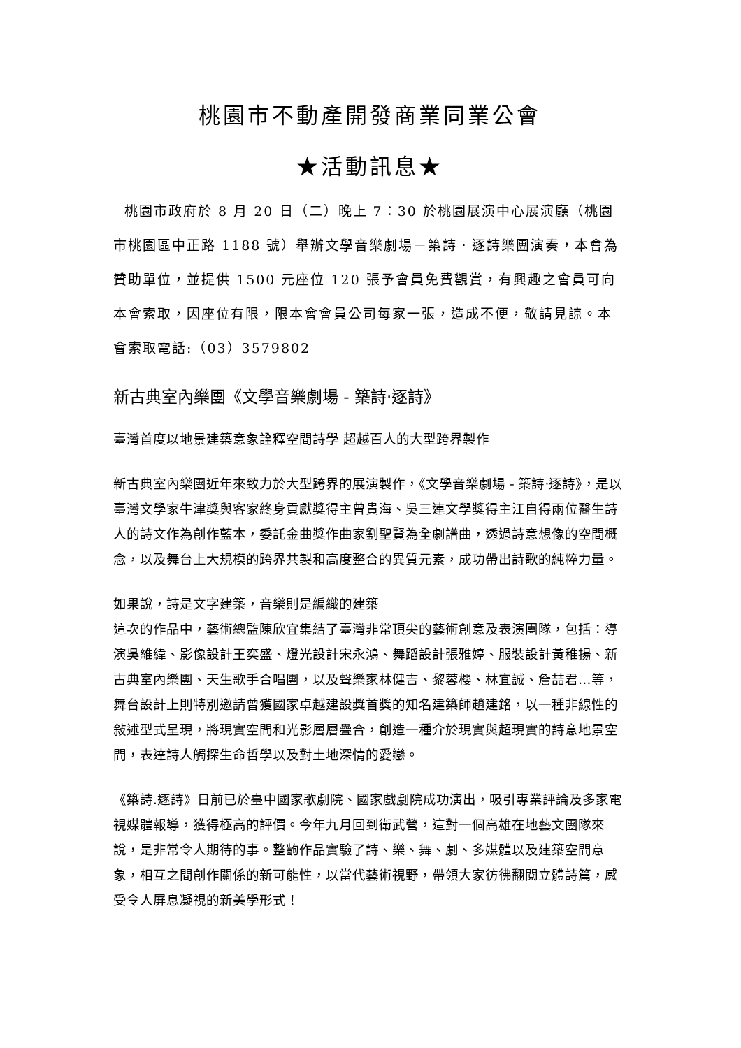桃園市不動產開發商業同業公會
★活動訊息★
桃園市政府於 8 月 20 日（二）晚上 7：30 於桃園展演中心展演廳（桃園市桃園區中正路 1188 號）舉辦文學音樂劇場－築詩．逐詩樂團演奏，本會為贊助單位，並提供 1500 元座位 120 張予會員免費觀賞，有興趣之會員可向本會索取，因座位有限，限本會會員公司每家一張，造成不便，敬請見諒。本會索取電話:（03）3579802
新古典室內樂團《文學音樂劇場 - 築詩‧逐詩》
臺灣首度以地景建築意象詮釋空間詩學 超越百人的大型跨界製作
新古典室內樂團近年來致力於大型跨界的展演製作，《文學音樂劇場 - 築詩‧逐詩》，是以臺灣文學家牛津獎與客家終身貢獻獎得主曾貴海、吳三連文學獎得主江自得兩位醫生詩人的詩文作為創作藍本，委託金曲獎作曲家劉聖賢為全劇譜曲，透過詩意想像的空間概念，以及舞台上大規模的跨界共製和高度整合的異質元素，成功帶出詩歌的純粹力量。
如果說，詩是文字建築，音樂則是編織的建築
這次的作品中，藝術總監陳欣宜集結了臺灣非常頂尖的藝術創意及表演團隊，包括：導演吳維緯、影像設計王奕盛、燈光設計宋永鴻、舞蹈設計張雅婷、服裝設計黃稚揚、新古典室內樂團、天生歌手合唱團，以及聲樂家林健吉、黎蓉櫻、林宜誠、詹喆君…等，舞台設計上則特別邀請曾獲國家卓越建設獎首獎的知名建築師趙建銘，以一種非線性的敍述型式呈現，將現實空間和光影層層疊合，創造一種介於現實與超現實的詩意地景空間，表達詩人觸探生命哲學以及對土地深情的愛戀。
《築詩.逐詩》日前已於臺中國家歌劇院、國家戲劇院成功演出，吸引專業評論及多家電視媒體報導，獲得極高的評價。今年九月回到衛武營，這對一個高雄在地藝文團隊來說，是非常令人期待的事。整齣作品實驗了詩、樂、舞、劇、多媒體以及建築空間意象，相互之間創作關係的新可能性，以當代藝術視野，帶領大家彷彿翻閱立體詩篇，感受令人屏息凝視的新美學形式！